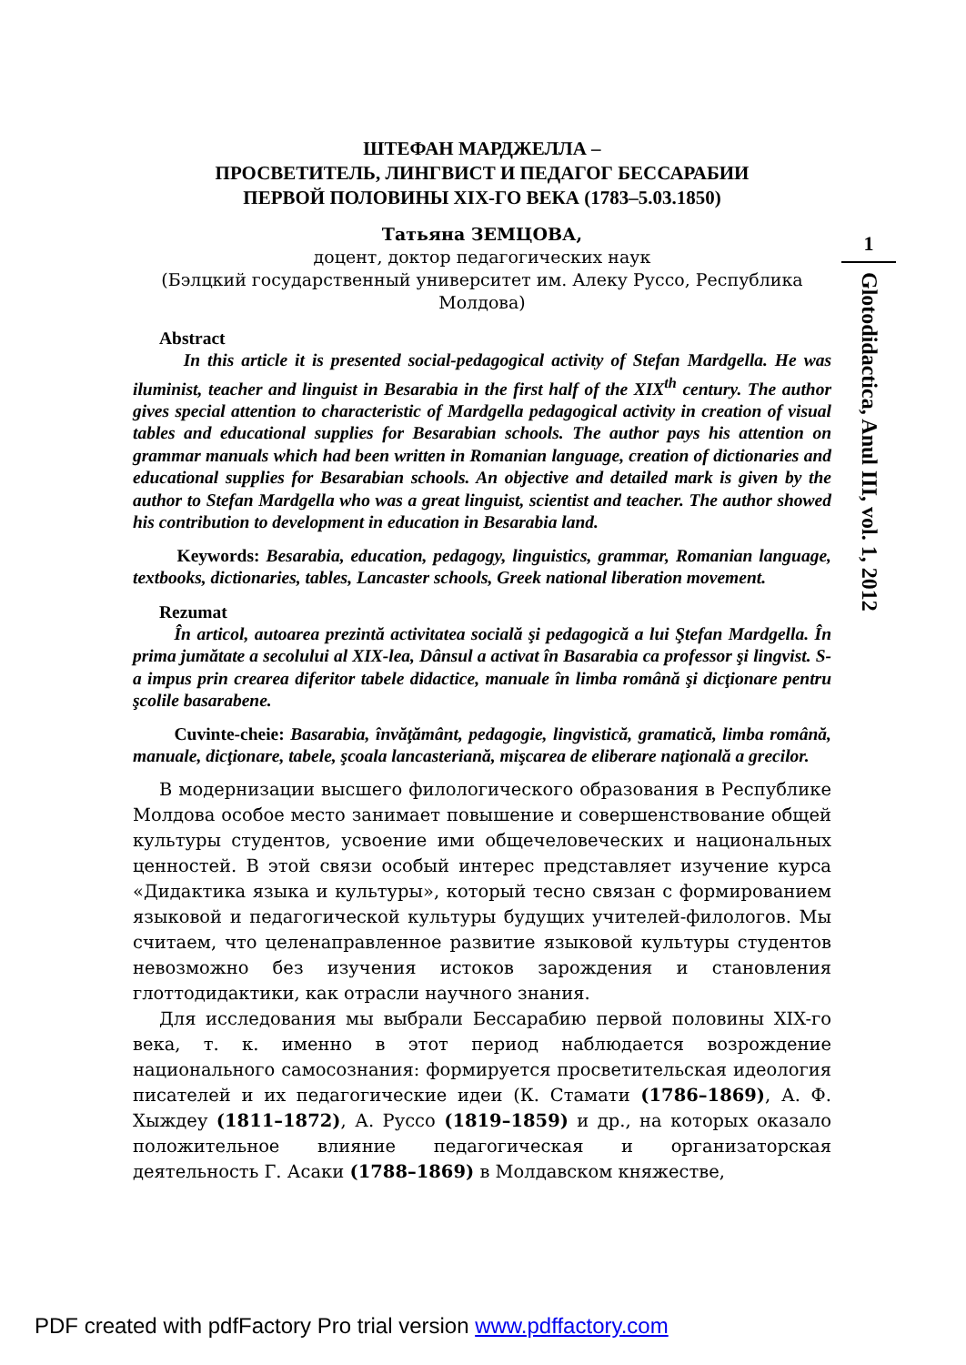ШТЕФАН МАРДЖЕЛЛА –
ПРОСВЕТИТЕЛЬ, ЛИНГВИСТ И ПЕДАГОГ БЕССАРАБИИ
ПЕРВОЙ ПОЛОВИНЫ XIX-ГО ВЕКА (1783–5.03.1850)
Татьяна ЗЕМЦОВА,
доцент, доктор педагогических наук
(Бэлцкий государственный университет им. Алеку Руссо, Республика Молдова)
Abstract
In this article it is presented social-pedagogical activity of Stefan Mardgella. He was iluminist, teacher and linguist in Besarabia in the first half of the XIX<sup>th</sup> century. The author gives special attention to characteristic of Mardgella pedagogical activity in creation of visual tables and educational supplies for Besarabian schools. The author pays his attention on grammar manuals which had been written in Romanian language, creation of dictionaries and educational supplies for Besarabian schools. An objective and detailed mark is given by the author to Stefan Mardgella who was a great linguist, scientist and teacher. The author showed his contribution to development in education in Besarabia land.
Keywords: Besarabia, education, pedagogy, linguistics, grammar, Romanian language, textbooks, dictionaries, tables, Lancaster schools, Greek national liberation movement.
Rezumat
În articol, autoarea prezintă activitatea socială şi pedagogică a lui Ştefan Mardgella. În prima jumătate a secolului al XIX-lea, Dânsul a activat în Basarabia ca professor şi lingvist. S-a impus prin crearea diferitor tabele didactice, manuale în limba română şi dicţionare pentru şcolile basarabene.
Cuvinte-cheie: Basarabia, învăţământ, pedagogie, lingvistică, gramatică, limba română, manuale, dicţionare, tabele, şcoala lancasteriană, mişcarea de eliberare naţională a grecilor.
В модернизации высшего филологического образования в Республике Молдова особое место занимает повышение и совершенствование общей культуры студентов, усвоение ими общечеловеческих и национальных ценностей. В этой связи особый интерес представляет изучение курса «Дидактика языка и культуры», который тесно связан с формированием языковой и педагогической культуры будущих учителей-филологов. Мы считаем, что целенаправленное развитие языковой культуры студентов невозможно без изучения истоков зарождения и становления глоттодидактики, как отрасли научного знания.
Для исследования мы выбрали Бессарабию первой половины XIX-го века, т. к. именно в этот период наблюдается возрождение национального самосознания: формируется просветительская идеология писателей и их педагогические идеи (К. Стамати (1786–1869), А. Ф. Хыждеу (1811–1872), А. Руссо (1819–1859) и др., на которых оказало положительное влияние педагогическая и организаторская деятельность Г. Асаки (1788–1869) в Молдавском княжестве,
1
Glotodidactica, Anul III, vol. 1, 2012
PDF created with pdfFactory Pro trial version www.pdffactory.com